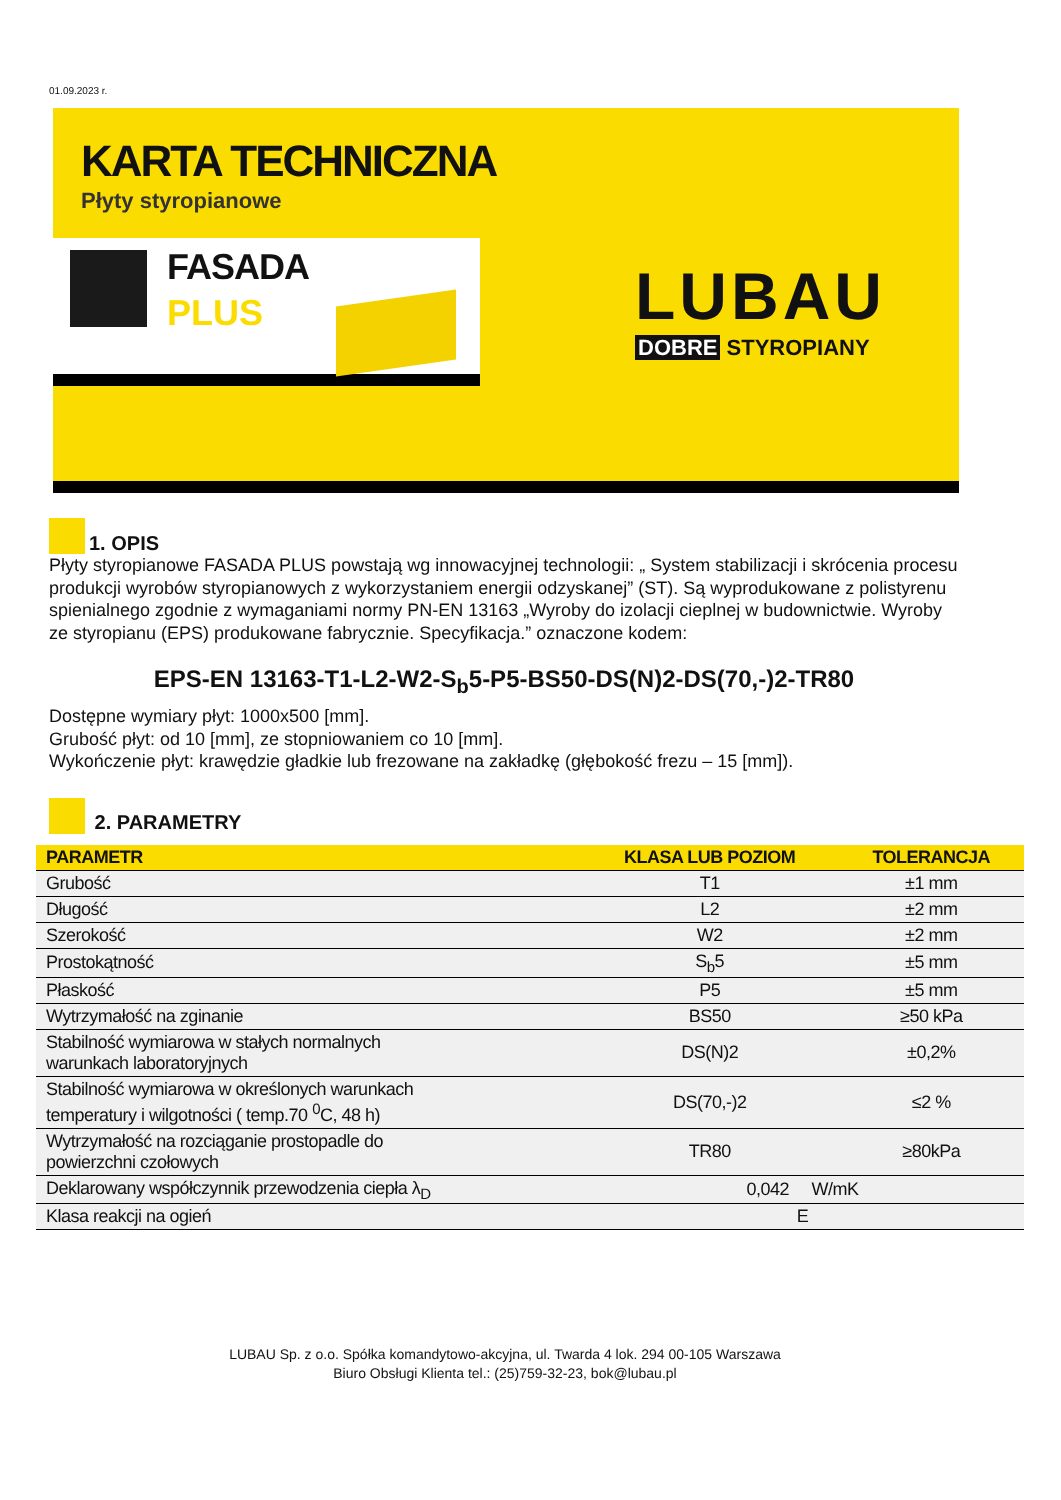01.09.2023 r.
KARTA TECHNICZNA
Płyty styropianowe
FASADA
PLUS
LUBAU
DOBRE STYROPIANY
1. OPIS
Płyty styropianowe FASADA PLUS powstają wg innowacyjnej technologii: „ System stabilizacji i skrócenia procesu produkcji wyrobów styropianowych z wykorzystaniem energii odzyskanej” (ST). Są wyprodukowane z polistyrenu spienialnego zgodnie z wymaganiami normy PN-EN 13163 „Wyroby do izolacji cieplnej w budownictwie. Wyroby ze styropianu (EPS) produkowane fabrycznie. Specyfikacja.” oznaczone kodem:
EPS-EN 13163-T1-L2-W2-S<sub>b</sub>5-P5-BS50-DS(N)2-DS(70,-)2-TR80
Dostępne wymiary płyt: 1000x500 [mm].
Grubość płyt: od 10 [mm], ze stopniowaniem co 10 [mm].
Wykończenie płyt: krawędzie gładkie lub frezowane na zakładkę (głębokość frezu – 15 [mm]).
2. PARAMETRY
| PARAMETR | KLASA LUB POZIOM | TOLERANCJA |
| --- | --- | --- |
| Grubość | T1 | ±1 mm |
| Długość | L2 | ±2 mm |
| Szerokość | W2 | ±2 mm |
| Prostokątność | S<sub>b</sub>5 | ±5 mm |
| Płaskość | P5 | ±5 mm |
| Wytrzymałość na zginanie | BS50 | ≥50 kPa |
| Stabilność wymiarowa w stałych normalnych warunkach laboratoryjnych | DS(N)2 | ±0,2% |
| Stabilność wymiarowa w określonych warunkach temperatury i wilgotności ( temp.70 <sup>0</sup>C, 48 h) | DS(70,-)2 | ≤2 % |
| Wytrzymałość na rozciąganie prostopadle do powierzchni czołowych | TR80 | ≥80kPa |
| Deklarowany współczynnik przewodzenia ciepła λ<sub>D</sub> | 0,042 W/mK | |
| Klasa reakcji na ogień | E | |
LUBAU Sp. z o.o. Spółka komandytowo-akcyjna, ul. Twarda 4 lok. 294 00-105 Warszawa
Biuro Obsługi Klienta tel.: (25)759-32-23, bok@lubau.pl